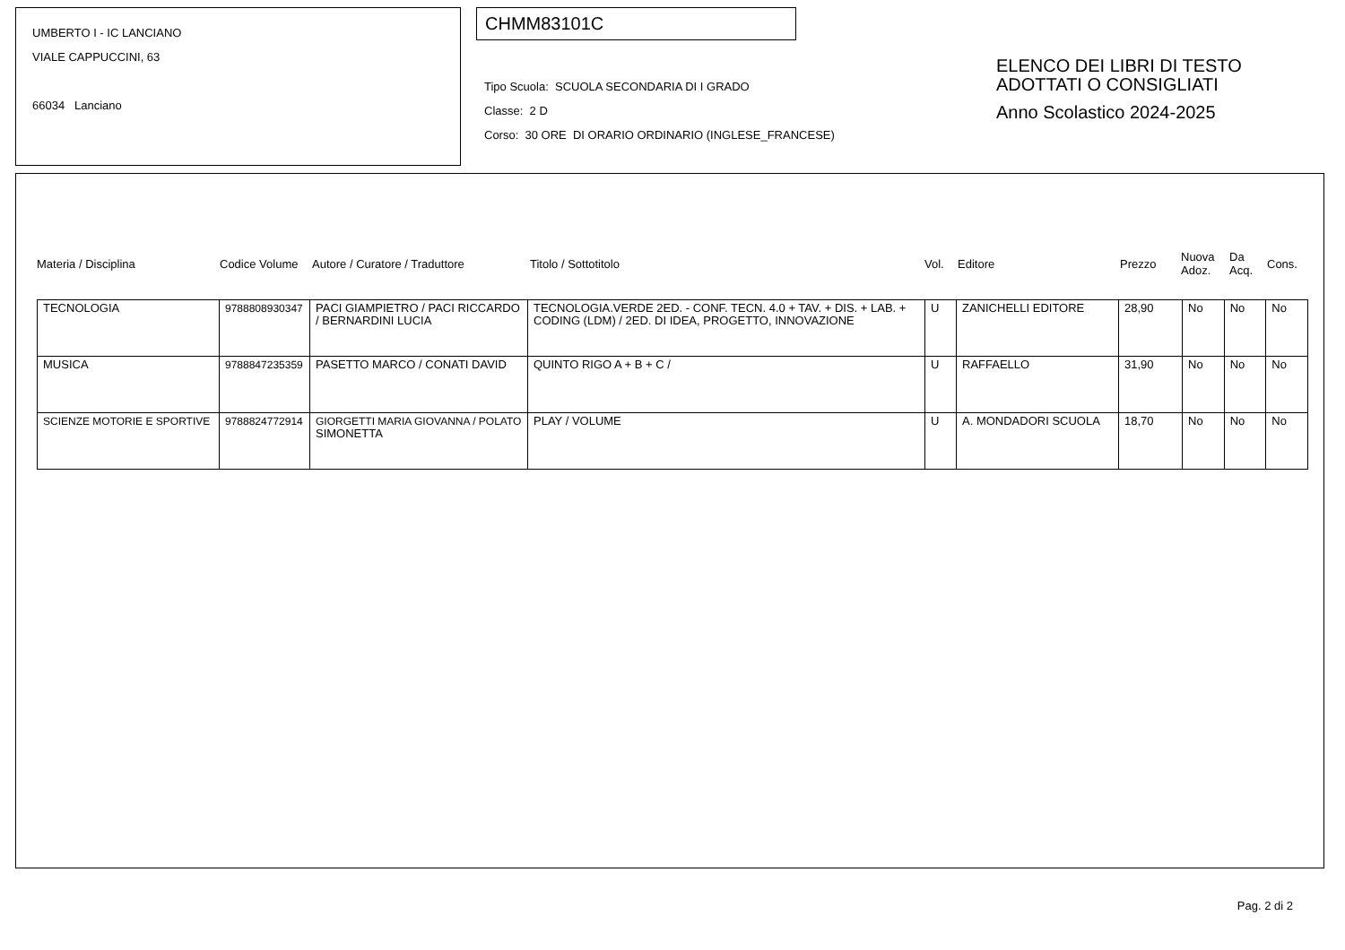UMBERTO I - IC LANCIANO
VIALE CAPPUCCINI, 63
66034 Lanciano
CHMM83101C
Tipo Scuola: SCUOLA SECONDARIA DI I GRADO
Classe: 2 D
Corso: 30 ORE DI ORARIO ORDINARIO (INGLESE_FRANCESE)
ELENCO DEI LIBRI DI TESTO
ADOTTATI O CONSIGLIATI
Anno Scolastico 2024-2025
Materia / Disciplina Codice Volume Autore / Curatore / Traduttore Titolo / Sottotitolo Vol. Editore Prezzo Nuova
Adoz. Da
Acq. Cons.
| TECNOLOGIA | 9788808930347 | PACI GIAMPIETRO / PACI RICCARDO / BERNARDINI LUCIA | TECNOLOGIA.VERDE 2ED. - CONF. TECN. 4.0 + TAV. + DIS. + LAB. + CODING (LDM) / 2ED. DI IDEA, PROGETTO, INNOVAZIONE | U | ZANICHELLI EDITORE | 28,90 | No | No | No |
| MUSICA | 9788847235359 | PASETTO MARCO / CONATI DAVID | QUINTO RIGO A + B + C / | U | RAFFAELLO | 31,90 | No | No | No |
| SCIENZE MOTORIE E SPORTIVE | 9788824772914 | GIORGETTI MARIA GIOVANNA / POLATO SIMONETTA | PLAY / VOLUME | U | A. MONDADORI SCUOLA | 18,70 | No | No | No |
Pag. 2 di 2